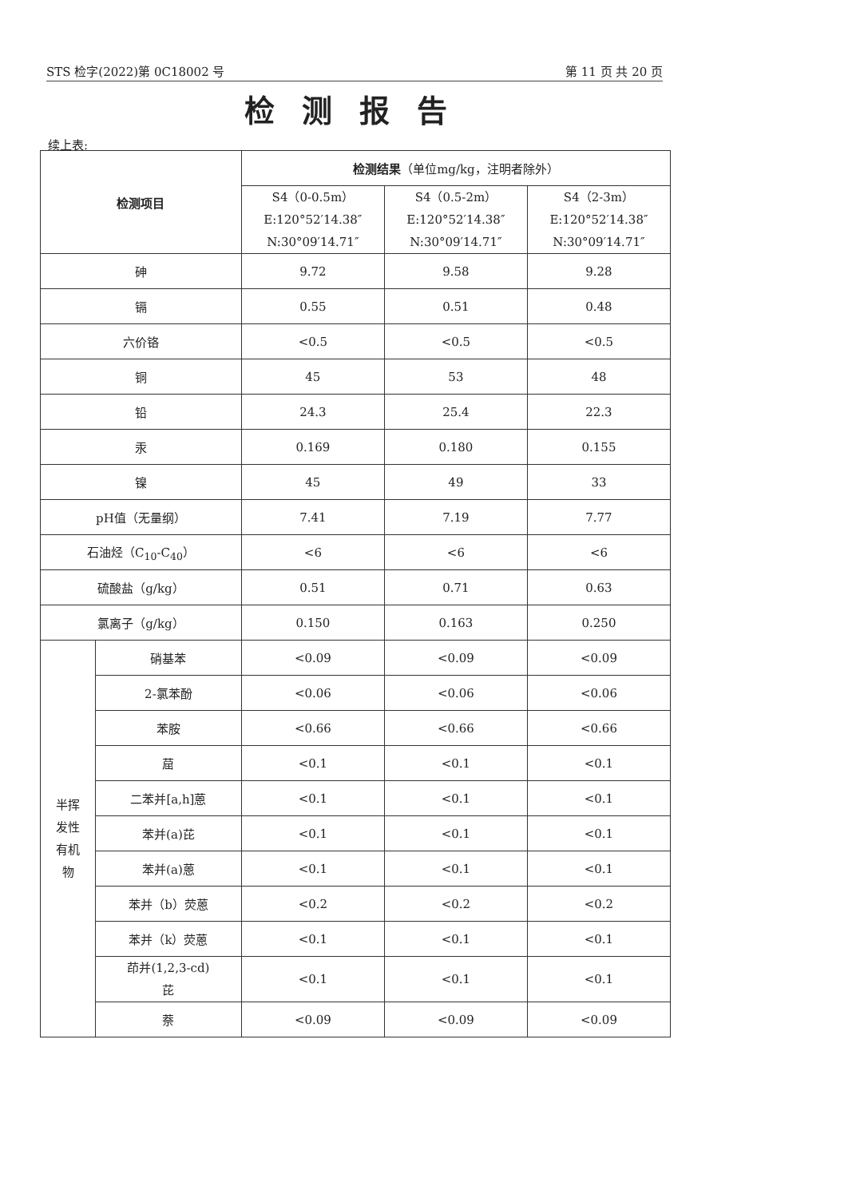STS 检字(2022)第 0C18002 号 第 11 页 共 20 页
检测报告
续上表:
| 检测项目 | | 检测结果 （单位mg/kg，注明者除外） | | |
| --- | --- | --- | --- | --- |
| | | S4（0-0.5m） E:120°52′14.38″ N:30°09′14.71″ | S4（0.5-2m） E:120°52′14.38″ N:30°09′14.71″ | S4（2-3m） E:120°52′14.38″ N:30°09′14.71″ |
| 砷 | | 9.72 | 9.58 | 9.28 |
| 镉 | | 0.55 | 0.51 | 0.48 |
| 六价铬 | | <0.5 | <0.5 | <0.5 |
| 铜 | | 45 | 53 | 48 |
| 铅 | | 24.3 | 25.4 | 22.3 |
| 汞 | | 0.169 | 0.180 | 0.155 |
| 镍 | | 45 | 49 | 33 |
| pH值（无量纲） | | 7.41 | 7.19 | 7.77 |
| 石油烃（C<sub>10</sub>-C<sub>40</sub>） | | <6 | <6 | <6 |
| 硫酸盐（g/kg） | | 0.51 | 0.71 | 0.63 |
| 氯离子（g/kg） | | 0.150 | 0.163 | 0.250 |
| 半挥 发性 有机 物 | 硝基苯 | <0.09 | <0.09 | <0.09 |
| | 2-氯苯酚 | <0.06 | <0.06 | <0.06 |
| | 苯胺 | <0.66 | <0.66 | <0.66 |
| | 䓛 | <0.1 | <0.1 | <0.1 |
| | 二苯并[a,h]蒽 | <0.1 | <0.1 | <0.1 |
| | 苯并(a)芘 | <0.1 | <0.1 | <0.1 |
| | 苯并(a)蒽 | <0.1 | <0.1 | <0.1 |
| | 苯并（b）荧蒽 | <0.2 | <0.2 | <0.2 |
| | 苯并（k）荧蒽 | <0.1 | <0.1 | <0.1 |
| | 茚并(1,2,3-cd) 芘 | <0.1 | <0.1 | <0.1 |
| | 萘 | <0.09 | <0.09 | <0.09 |